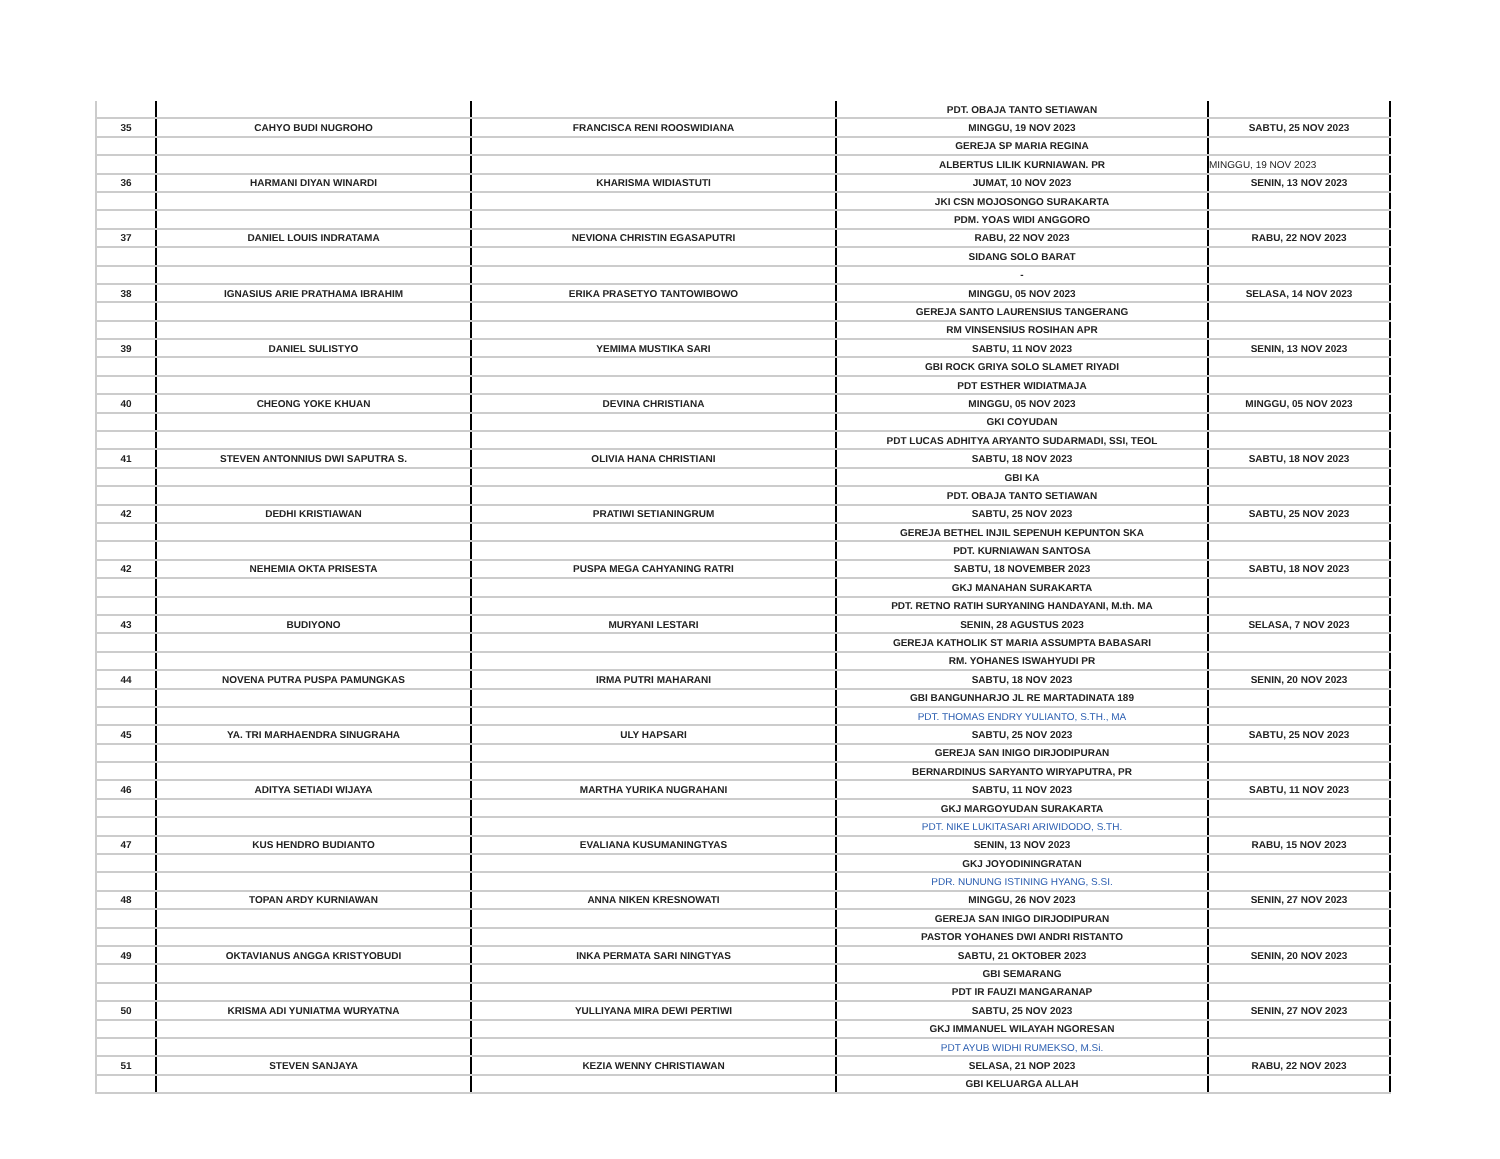| | | | PDT. OBAJA TANTO SETIAWAN | |
| 35 | CAHYO BUDI NUGROHO | FRANCISCA RENI ROOSWIDIANA | MINGGU, 19 NOV 2023 | SABTU, 25 NOV 2023 |
| | | | GEREJA SP MARIA REGINA | |
| | | | ALBERTUS LILIK KURNIAWAN. PR | MINGGU, 19 NOV 2023 |
| 36 | HARMANI DIYAN WINARDI | KHARISMA WIDIASTUTI | JUMAT, 10 NOV 2023 | SENIN, 13 NOV 2023 |
| | | | JKI CSN MOJOSONGO SURAKARTA | |
| | | | PDM. YOAS WIDI ANGGORO | |
| 37 | DANIEL LOUIS INDRATAMA | NEVIONA CHRISTIN EGASAPUTRI | RABU, 22 NOV 2023 | RABU, 22 NOV 2023 |
| | | | SIDANG SOLO BARAT | |
| | | | - | |
| 38 | IGNASIUS ARIE PRATHAMA IBRAHIM | ERIKA PRASETYO TANTOWIBOWO | MINGGU, 05 NOV 2023 | SELASA, 14 NOV 2023 |
| | | | GEREJA SANTO LAURENSIUS TANGERANG | |
| | | | RM VINSENSIUS ROSIHAN APR | |
| 39 | DANIEL SULISTYO | YEMIMA MUSTIKA SARI | SABTU, 11 NOV 2023 | SENIN, 13 NOV 2023 |
| | | | GBI ROCK GRIYA SOLO SLAMET RIYADI | |
| | | | PDT ESTHER WIDIATMAJA | |
| 40 | CHEONG YOKE KHUAN | DEVINA CHRISTIANA | MINGGU, 05 NOV 2023 | MINGGU, 05 NOV 2023 |
| | | | GKI COYUDAN | |
| | | | PDT LUCAS ADHITYA ARYANTO SUDARMADI, SSI, TEOL | |
| 41 | STEVEN ANTONNIUS DWI SAPUTRA S. | OLIVIA HANA CHRISTIANI | SABTU, 18 NOV 2023 | SABTU, 18 NOV 2023 |
| | | | GBI KA | |
| | | | PDT. OBAJA TANTO SETIAWAN | |
| 42 | DEDHI KRISTIAWAN | PRATIWI SETIANINGRUM | SABTU, 25 NOV 2023 | SABTU, 25 NOV 2023 |
| | | | GEREJA BETHEL INJIL SEPENUH KEPUNTON SKA | |
| | | | PDT. KURNIAWAN SANTOSA | |
| 42 | NEHEMIA OKTA PRISESTA | PUSPA MEGA CAHYANING RATRI | SABTU, 18 NOVEMBER 2023 | SABTU, 18 NOV 2023 |
| | | | GKJ MANAHAN SURAKARTA | |
| | | | PDT. RETNO RATIH SURYANING HANDAYANI, M.th. MA | |
| 43 | BUDIYONO | MURYANI LESTARI | SENIN, 28 AGUSTUS 2023 | SELASA, 7 NOV 2023 |
| | | | GEREJA KATHOLIK ST MARIA ASSUMPTA BABASARI | |
| | | | RM. YOHANES ISWAHYUDI PR | |
| 44 | NOVENA PUTRA PUSPA PAMUNGKAS | IRMA PUTRI MAHARANI | SABTU, 18 NOV 2023 | SENIN, 20 NOV 2023 |
| | | | GBI BANGUNHARJO JL RE MARTADINATA 189 | |
| | | | PDT. THOMAS ENDRY YULIANTO, S.TH., MA | |
| 45 | YA. TRI MARHAENDRA SINUGRAHA | ULY HAPSARI | SABTU, 25 NOV 2023 | SABTU, 25 NOV 2023 |
| | | | GEREJA SAN INIGO DIRJODIPURAN | |
| | | | BERNARDINUS SARYANTO WIRYAPUTRA, PR | |
| 46 | ADITYA SETIADI WIJAYA | MARTHA YURIKA NUGRAHANI | SABTU, 11 NOV 2023 | SABTU, 11 NOV 2023 |
| | | | GKJ MARGOYUDAN SURAKARTA | |
| | | | PDT. NIKE LUKITASARI ARIWIDODO, S.TH. | |
| 47 | KUS HENDRO BUDIANTO | EVALIANA KUSUMANINGTYAS | SENIN, 13 NOV 2023 | RABU, 15 NOV 2023 |
| | | | GKJ JOYODININGRATAN | |
| | | | PDR. NUNUNG ISTINING HYANG, S.SI. | |
| 48 | TOPAN ARDY KURNIAWAN | ANNA NIKEN KRESNOWATI | MINGGU, 26 NOV 2023 | SENIN, 27 NOV 2023 |
| | | | GEREJA SAN INIGO DIRJODIPURAN | |
| | | | PASTOR YOHANES DWI ANDRI RISTANTO | |
| 49 | OKTAVIANUS ANGGA KRISTYOBUDI | INKA PERMATA SARI NINGTYAS | SABTU, 21 OKTOBER 2023 | SENIN, 20 NOV 2023 |
| | | | GBI SEMARANG | |
| | | | PDT IR FAUZI MANGARANAP | |
| 50 | KRISMA ADI YUNIATMA WURYATNA | YULLIYANA MIRA DEWI PERTIWI | SABTU, 25 NOV 2023 | SENIN, 27 NOV 2023 |
| | | | GKJ IMMANUEL WILAYAH NGORESAN | |
| | | | PDT AYUB WIDHI RUMEKSO, M.Si. | |
| 51 | STEVEN SANJAYA | KEZIA WENNY CHRISTIAWAN | SELASA, 21 NOP 2023 | RABU, 22 NOV 2023 |
| | | | GBI KELUARGA ALLAH | |